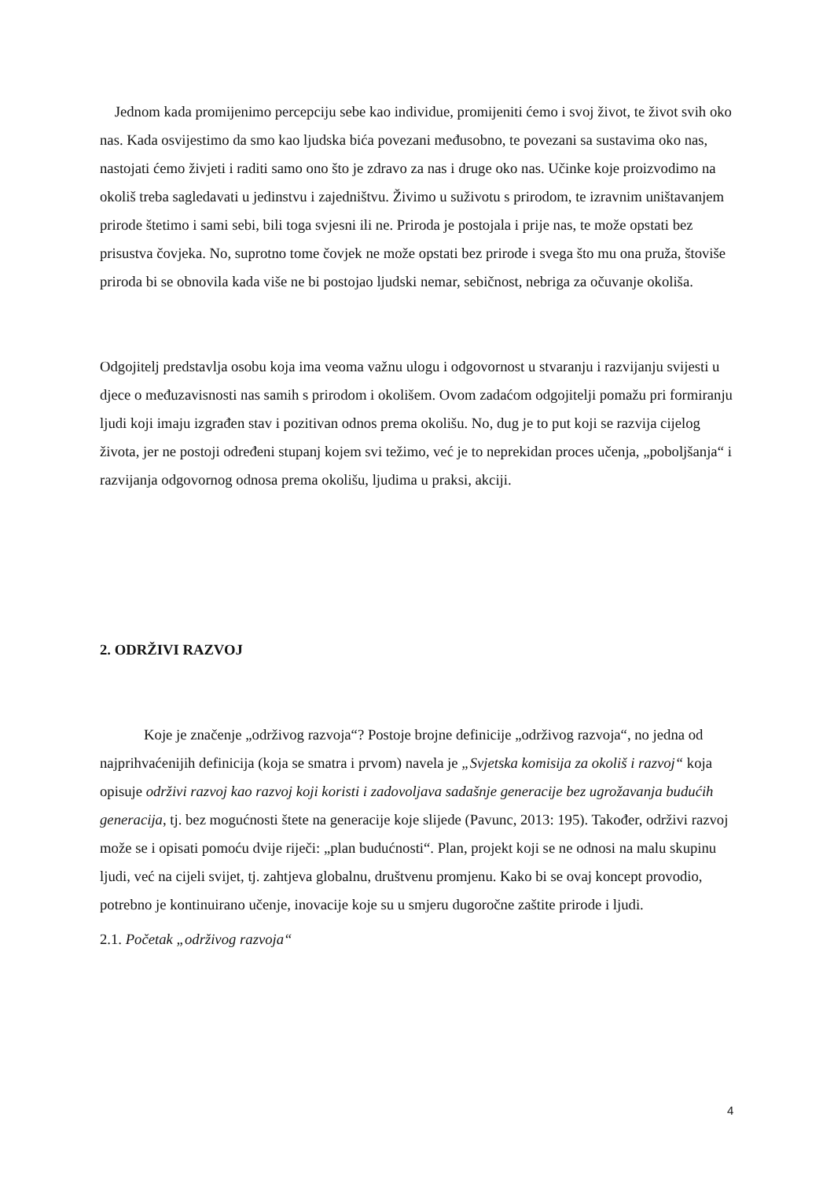Jednom kada promijenimo percepciju sebe kao individue, promijeniti ćemo i svoj život, te život svih oko nas. Kada osvijestimo da smo kao ljudska bića povezani međusobno, te povezani sa sustavima oko nas, nastojati ćemo živjeti i raditi samo ono što je zdravo za nas i druge oko nas. Učinke koje proizvodimo na okoliš treba sagledavati u jedinstvu i zajedništvu. Živimo u suživotu s prirodom, te izravnim uništavanjem prirode štetimo i sami sebi, bili toga svjesni ili ne. Priroda je postojala i prije nas, te može opstati bez prisustva čovjeka. No, suprotno tome čovjek ne može opstati bez prirode i svega što mu ona pruža, štoviše priroda bi se obnovila kada više ne bi postojao ljudski nemar, sebičnost, nebriga za očuvanje okoliša.
Odgojitelj predstavlja osobu koja ima veoma važnu ulogu i odgovornost u stvaranju i razvijanju svijesti u djece o međuzavisnosti nas samih s prirodom i okolišem. Ovom zadaćom odgojitelji pomažu pri formiranju ljudi koji imaju izgrađen stav i pozitivan odnos prema okolišu. No, dug je to put koji se razvija cijelog života, jer ne postoji određeni stupanj kojem svi težimo, već je to neprekidan proces učenja, „poboljšanja“ i razvijanja odgovornog odnosa prema okolišu, ljudima u praksi, akciji.
2. ODRŽIVI RAZVOJ
Koje je značenje „održivog razvoja“? Postoje brojne definicije „održivog razvoja“, no jedna od najprihvaćenijih definicija (koja se smatra i prvom) navela je „Svjetska komisija za okoliš i razvoj“ koja opisuje održivi razvoj kao razvoj koji koristi i zadovoljava sadašnje generacije bez ugrožavanja budućih generacija, tj. bez mogućnosti štete na generacije koje slijede (Pavunc, 2013: 195). Također, održivi razvoj može se i opisati pomoću dvije riječi: „plan budućnosti“. Plan, projekt koji se ne odnosi na malu skupinu ljudi, već na cijeli svijet, tj. zahtjeva globalnu, društvenu promjenu. Kako bi se ovaj koncept provodio, potrebno je kontinuirano učenje, inovacije koje su u smjeru dugoročne zaštite prirode i ljudi.
2.1. Početak „održivog razvoja“
4